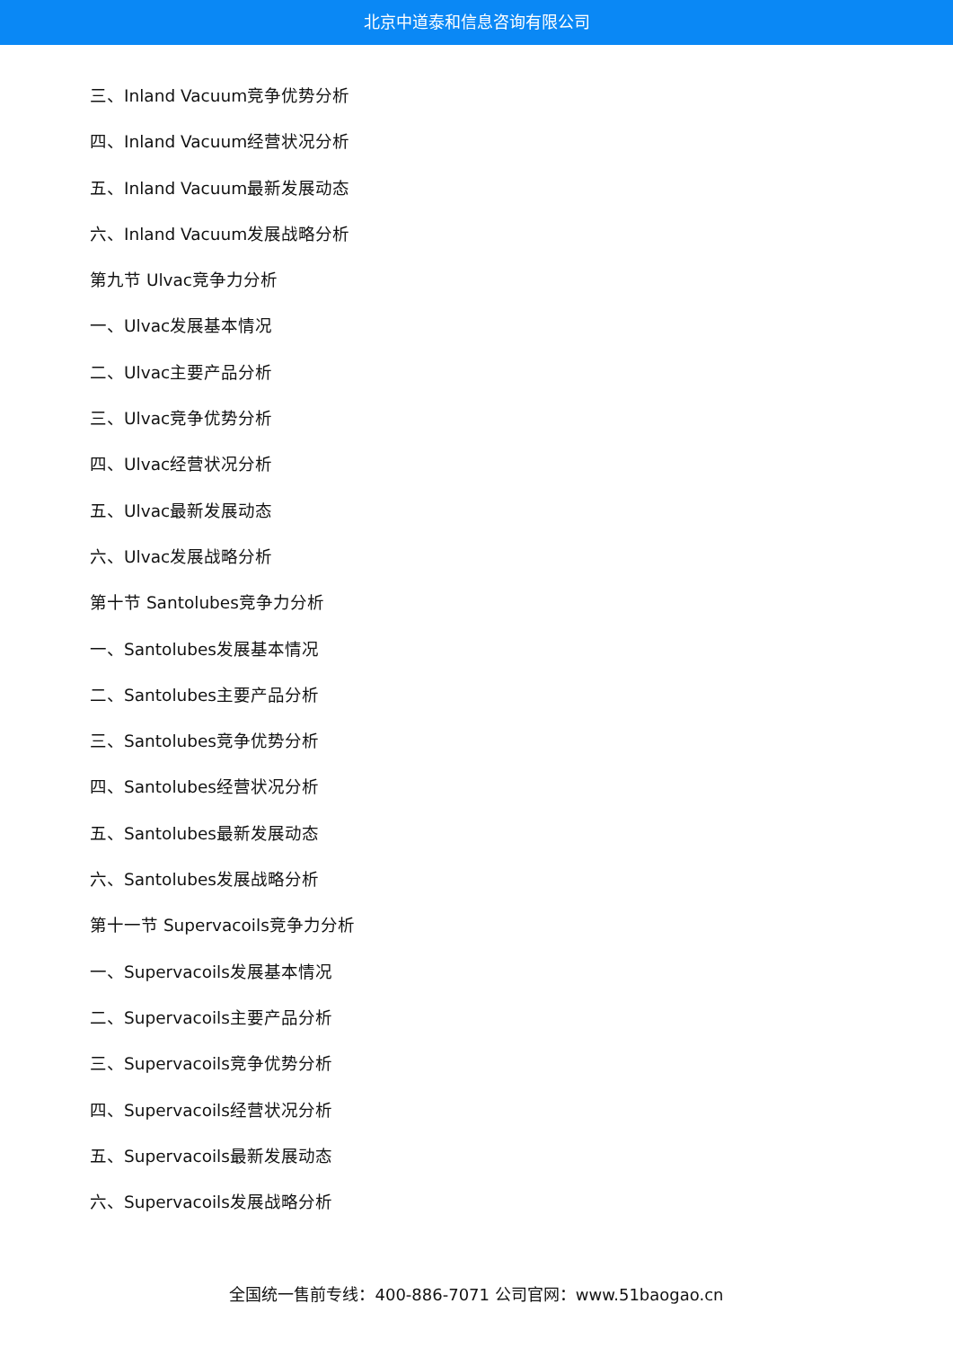北京中道泰和信息咨询有限公司
三、Inland Vacuum竞争优势分析
四、Inland Vacuum经营状况分析
五、Inland Vacuum最新发展动态
六、Inland Vacuum发展战略分析
第九节 Ulvac竞争力分析
一、Ulvac发展基本情况
二、Ulvac主要产品分析
三、Ulvac竞争优势分析
四、Ulvac经营状况分析
五、Ulvac最新发展动态
六、Ulvac发展战略分析
第十节 Santolubes竞争力分析
一、Santolubes发展基本情况
二、Santolubes主要产品分析
三、Santolubes竞争优势分析
四、Santolubes经营状况分析
五、Santolubes最新发展动态
六、Santolubes发展战略分析
第十一节 Supervacoils竞争力分析
一、Supervacoils发展基本情况
二、Supervacoils主要产品分析
三、Supervacoils竞争优势分析
四、Supervacoils经营状况分析
五、Supervacoils最新发展动态
六、Supervacoils发展战略分析
全国统一售前专线：400-886-7071 公司官网：www.51baogao.cn